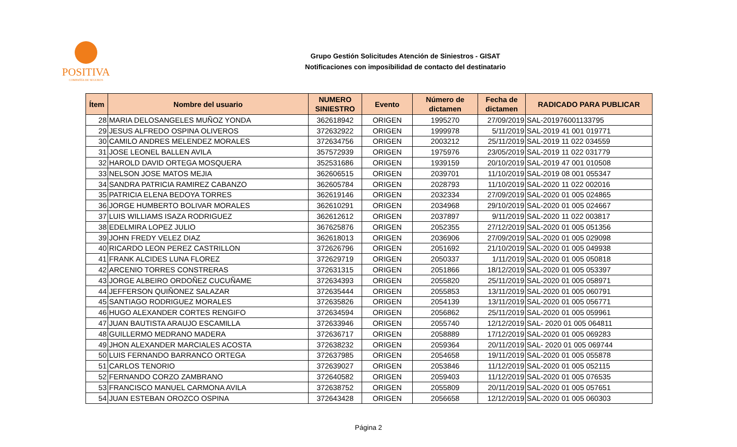POSITIVA
COMPAÑÍA DE SEGUROS
Grupo Gestión Solicitudes Atención de Siniestros - GISAT
Notificaciones con imposibilidad de contacto del destinatario
| Ítem | Nombre del usuario | NUMERO SINIESTRO | Evento | Número de dictamen | Fecha de dictamen | RADICADO PARA PUBLICAR |
| --- | --- | --- | --- | --- | --- | --- |
| 28 | MARIA DELOSANGELES MUÑOZ YONDA | 362618942 | ORIGEN | 1995270 | 27/09/2019 | SAL-201976001133795 |
| 29 | JESUS ALFREDO OSPINA OLIVEROS | 372632922 | ORIGEN | 1999978 | 5/11/2019 | SAL-2019 41 001 019771 |
| 30 | CAMILO ANDRES MELENDEZ MORALES | 372634756 | ORIGEN | 2003212 | 25/11/2019 | SAL-2019 11 022 034559 |
| 31 | JOSE LEONEL BALLEN AVILA | 357572939 | ORIGEN | 1975976 | 23/05/2019 | SAL-2019 11 022 031779 |
| 32 | HAROLD DAVID ORTEGA MOSQUERA | 352531686 | ORIGEN | 1939159 | 20/10/2019 | SAL-2019 47 001 010508 |
| 33 | NELSON JOSE MATOS MEJIA | 362606515 | ORIGEN | 2039701 | 11/10/2019 | SAL-2019 08 001 055347 |
| 34 | SANDRA PATRICIA RAMIREZ CABANZO | 362605784 | ORIGEN | 2028793 | 11/10/2019 | SAL-2020 11 022 002016 |
| 35 | PATRICIA ELENA BEDOYA TORRES | 362619146 | ORIGEN | 2032334 | 27/09/2019 | SAL-2020 01 005 024865 |
| 36 | JORGE HUMBERTO BOLIVAR MORALES | 362610291 | ORIGEN | 2034968 | 29/10/2019 | SAL-2020 01 005 024667 |
| 37 | LUIS WILLIAMS ISAZA RODRIGUEZ | 362612612 | ORIGEN | 2037897 | 9/11/2019 | SAL-2020 11 022 003817 |
| 38 | EDELMIRA LOPEZ JULIO | 367625876 | ORIGEN | 2052355 | 27/12/2019 | SAL-2020 01 005 051356 |
| 39 | JOHN FREDY VELEZ DIAZ | 362618013 | ORIGEN | 2036906 | 27/09/2019 | SAL-2020 01 005 029098 |
| 40 | RICARDO LEON PEREZ CASTRILLON | 372626796 | ORIGEN | 2051692 | 21/10/2019 | SAL-2020 01 005 049938 |
| 41 | FRANK ALCIDES LUNA FLOREZ | 372629719 | ORIGEN | 2050337 | 1/11/2019 | SAL-2020 01 005 050818 |
| 42 | ARCENIO TORRES CONSTRERAS | 372631315 | ORIGEN | 2051866 | 18/12/2019 | SAL-2020 01 005 053397 |
| 43 | JORGE ALBEIRO ORDOÑEZ CUCUÑAME | 372634393 | ORIGEN | 2055820 | 25/11/2019 | SAL-2020 01 005 058971 |
| 44 | JEFFERSON QUIÑONEZ SALAZAR | 372635444 | ORIGEN | 2055853 | 13/11/2019 | SAL-2020 01 005 060791 |
| 45 | SANTIAGO RODRIGUEZ MORALES | 372635826 | ORIGEN | 2054139 | 13/11/2019 | SAL-2020 01 005 056771 |
| 46 | HUGO ALEXANDER CORTES RENGIFO | 372634594 | ORIGEN | 2056862 | 25/11/2019 | SAL-2020 01 005 059961 |
| 47 | JUAN BAUTISTA ARAUJO ESCAMILLA | 372633946 | ORIGEN | 2055740 | 12/12/2019 | SAL- 2020 01 005 064811 |
| 48 | GUILLERMO MEDRANO MADERA | 372636717 | ORIGEN | 2058889 | 17/12/2019 | SAL-2020 01 005 069283 |
| 49 | JHON ALEXANDER MARCIALES ACOSTA | 372638232 | ORIGEN | 2059364 | 20/11/2019 | SAL- 2020 01 005 069744 |
| 50 | LUIS FERNANDO BARRANCO ORTEGA | 372637985 | ORIGEN | 2054658 | 19/11/2019 | SAL-2020 01 005 055878 |
| 51 | CARLOS TENORIO | 372639027 | ORIGEN | 2053846 | 11/12/2019 | SAL-2020 01 005 052115 |
| 52 | FERNANDO CORZO ZAMBRANO | 372640582 | ORIGEN | 2059403 | 11/12/2019 | SAL-2020 01 005 076535 |
| 53 | FRANCISCO MANUEL CARMONA AVILA | 372638752 | ORIGEN | 2055809 | 20/11/2019 | SAL-2020 01 005 057651 |
| 54 | JUAN ESTEBAN OROZCO OSPINA | 372643428 | ORIGEN | 2056658 | 12/12/2019 | SAL-2020 01 005 060303 |
Página 2